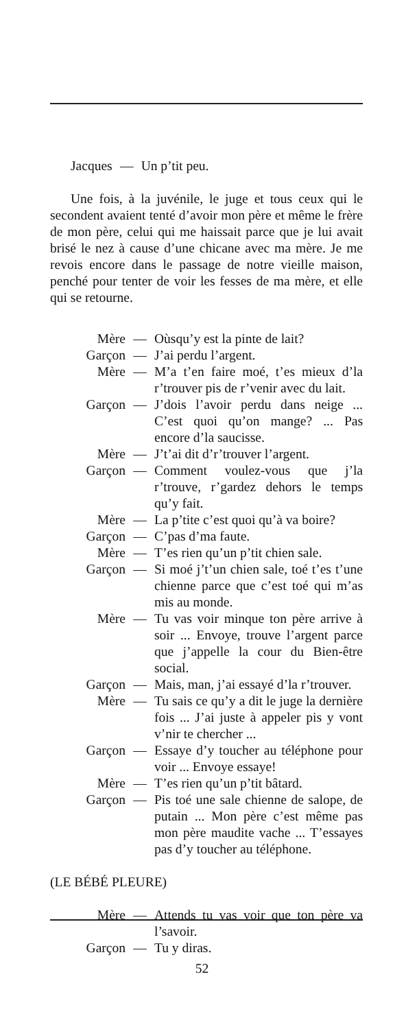Jacques — Un p’tit peu.
Une fois, à la juvénile, le juge et tous ceux qui le secondent avaient tenté d’avoir mon père et même le frère de mon père, celui qui me haissait parce que je lui avait brisé le nez à cause d’une chicane avec ma mère. Je me revois encore dans le passage de notre vieille maison, penché pour tenter de voir les fesses de ma mère, et elle qui se retourne.
Mère — Oùsqu’y est la pinte de lait?
Garçon — J’ai perdu l’argent.
Mère — M’a t’en faire moé, t’es mieux d’la r’trouver pis de r’venir avec du lait.
Garçon — J’dois l’avoir perdu dans neige ... C’est quoi qu’on mange? ... Pas encore d’la saucisse.
Mère — J’t’ai dit d’r’trouver l’argent.
Garçon — Comment voulez-vous que j’la r’trouve, r’gardez dehors le temps qu’y fait.
Mère — La p’tite c’est quoi qu’à va boire?
Garçon — C’pas d’ma faute.
Mère — T’es rien qu’un p’tit chien sale.
Garçon — Si moé j’t’un chien sale, toé t’es t’une chienne parce que c’est toé qui m’as mis au monde.
Mère — Tu vas voir minque ton père arrive à soir ... Envoye, trouve l’argent parce que j’appelle la cour du Bien-être social.
Garçon — Mais, man, j’ai essayé d’la r’trouver.
Mère — Tu sais ce qu’y a dit le juge la dernière fois ... J’ai juste à appeler pis y vont v’nir te chercher ...
Garçon — Essaye d’y toucher au téléphone pour voir ... Envoye essaye!
Mère — T’es rien qu’un p’tit bâtard.
Garçon — Pis toé une sale chienne de salope, de putain ... Mon père c’est même pas mon père maudite vache ... T’essayes pas d’y toucher au téléphone.
(LE BÉBÉ PLEURE)
Mère — Attends tu vas voir que ton père va l’savoir.
Garçon — Tu y diras.
52